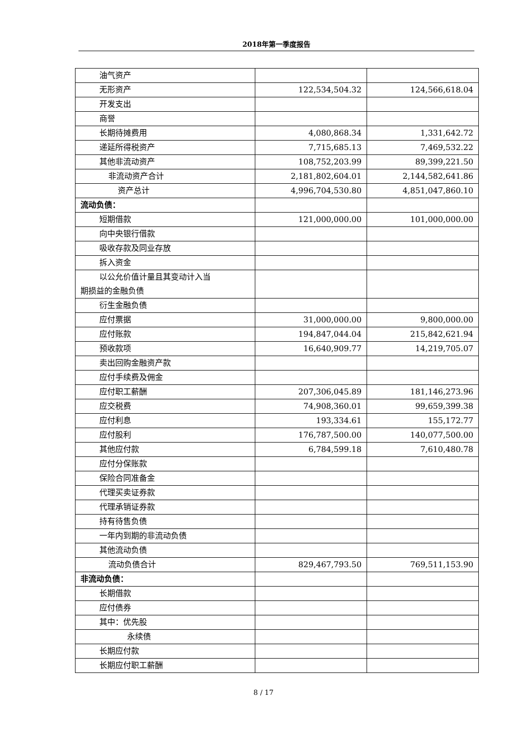2018年第一季度报告
| 油气资产 | | |
| 无形资产 | 122,534,504.32 | 124,566,618.04 |
| 开发支出 | | |
| 商誉 | | |
| 长期待摊费用 | 4,080,868.34 | 1,331,642.72 |
| 递延所得税资产 | 7,715,685.13 | 7,469,532.22 |
| 其他非流动资产 | 108,752,203.99 | 89,399,221.50 |
| 非流动资产合计 | 2,181,802,604.01 | 2,144,582,641.86 |
| 资产总计 | 4,996,704,530.80 | 4,851,047,860.10 |
| 流动负债： | | |
| 短期借款 | 121,000,000.00 | 101,000,000.00 |
| 向中央银行借款 | | |
| 吸收存款及同业存放 | | |
| 拆入资金 | | |
| 以公允价值计量且其变动计入当 期损益的金融负债 | | |
| 衍生金融负债 | | |
| 应付票据 | 31,000,000.00 | 9,800,000.00 |
| 应付账款 | 194,847,044.04 | 215,842,621.94 |
| 预收款项 | 16,640,909.77 | 14,219,705.07 |
| 卖出回购金融资产款 | | |
| 应付手续费及佣金 | | |
| 应付职工薪酬 | 207,306,045.89 | 181,146,273.96 |
| 应交税费 | 74,908,360.01 | 99,659,399.38 |
| 应付利息 | 193,334.61 | 155,172.77 |
| 应付股利 | 176,787,500.00 | 140,077,500.00 |
| 其他应付款 | 6,784,599.18 | 7,610,480.78 |
| 应付分保账款 | | |
| 保险合同准备金 | | |
| 代理买卖证券款 | | |
| 代理承销证券款 | | |
| 持有待售负债 | | |
| 一年内到期的非流动负债 | | |
| 其他流动负债 | | |
| 流动负债合计 | 829,467,793.50 | 769,511,153.90 |
| 非流动负债： | | |
| 长期借款 | | |
| 应付债券 | | |
| 其中：优先股 | | |
| 永续债 | | |
| 长期应付款 | | |
| 长期应付职工薪酬 | | |
8 / 17